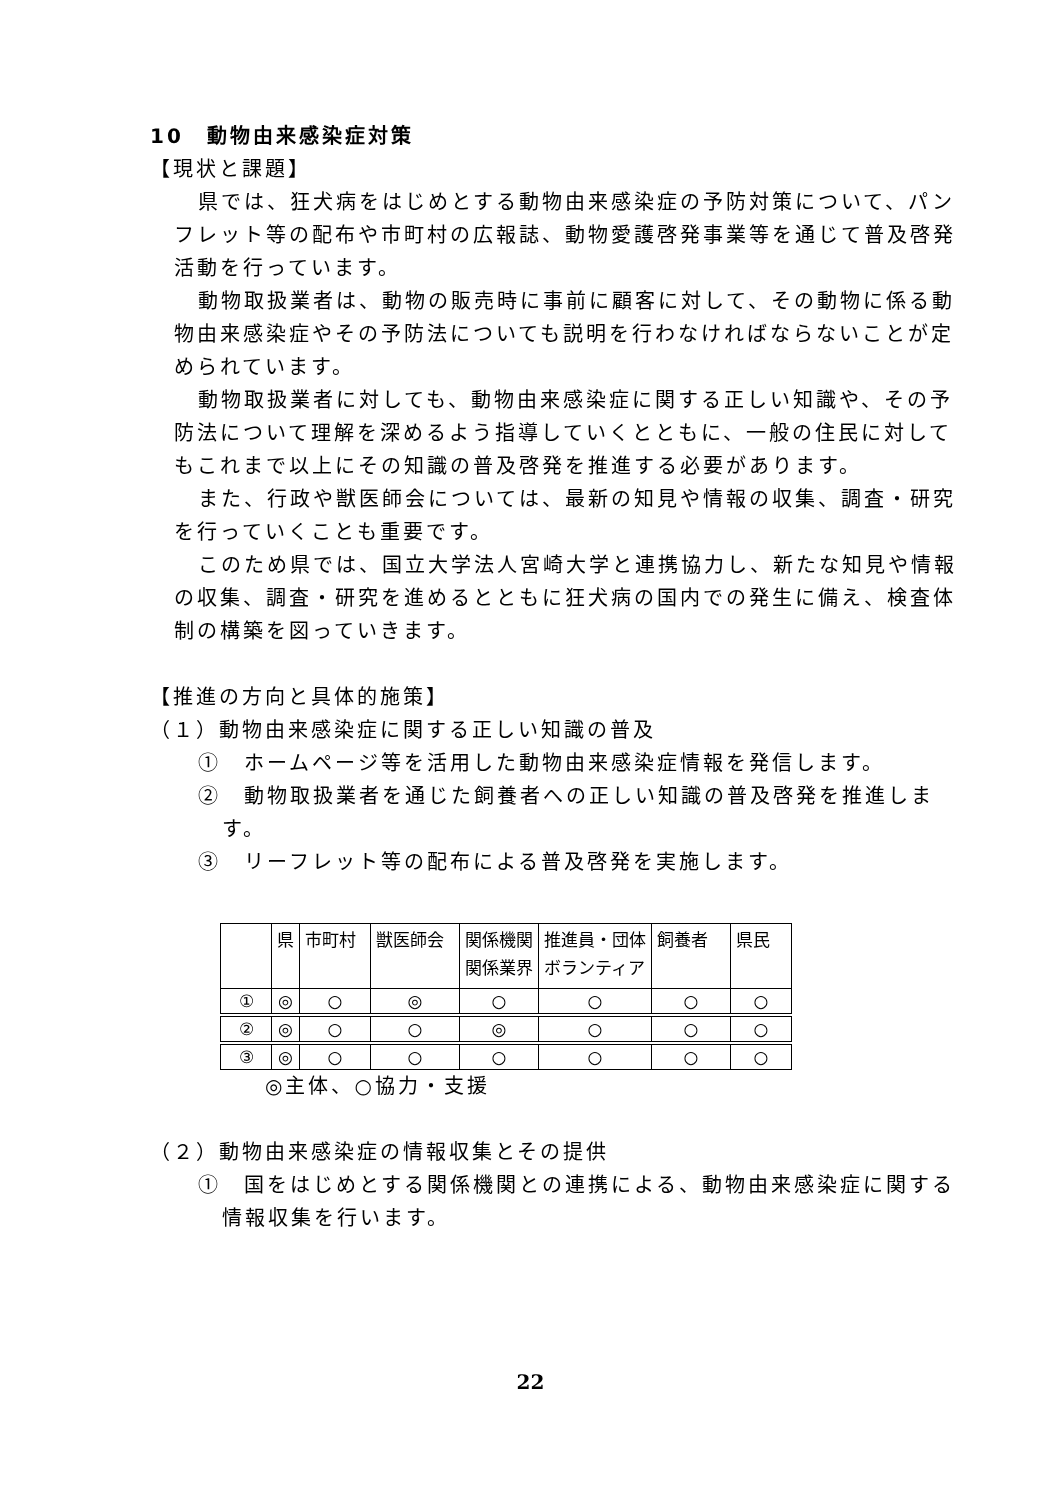10　動物由来感染症対策
【現状と課題】
県では、狂犬病をはじめとする動物由来感染症の予防対策について、パンフレット等の配布や市町村の広報誌、動物愛護啓発事業等を通じて普及啓発活動を行っています。
動物取扱業者は、動物の販売時に事前に顧客に対して、その動物に係る動物由来感染症やその予防法についても説明を行わなければならないことが定められています。
動物取扱業者に対しても、動物由来感染症に関する正しい知識や、その予防法について理解を深めるよう指導していくとともに、一般の住民に対してもこれまで以上にその知識の普及啓発を推進する必要があります。
また、行政や獣医師会については、最新の知見や情報の収集、調査・研究を行っていくことも重要です。
このため県では、国立大学法人宮崎大学と連携協力し、新たな知見や情報の収集、調査・研究を進めるとともに狂犬病の国内での発生に備え、検査体制の構築を図っていきます。
【推進の方向と具体的施策】
（１）動物由来感染症に関する正しい知識の普及
①　ホームページ等を活用した動物由来感染症情報を発信します。
②　動物取扱業者を通じた飼養者への正しい知識の普及啓発を推進します。
③　リーフレット等の配布による普及啓発を実施します。
| | 県 | 市町村 | 獣医師会 | 関係機関 関係業界 | 推進員・団体 ボランティア | 飼養者 | 県民 |
| --- | --- | --- | --- | --- | --- | --- | --- |
| ① | ◎ | ○ | ◎ | ○ | ○ | ○ | ○ |
| ② | ◎ | ○ | ○ | ◎ | ○ | ○ | ○ |
| ③ | ◎ | ○ | ○ | ○ | ○ | ○ | ○ |
◎主体、○協力・支援
（２）動物由来感染症の情報収集とその提供
①　国をはじめとする関係機関との連携による、動物由来感染症に関する情報収集を行います。
22